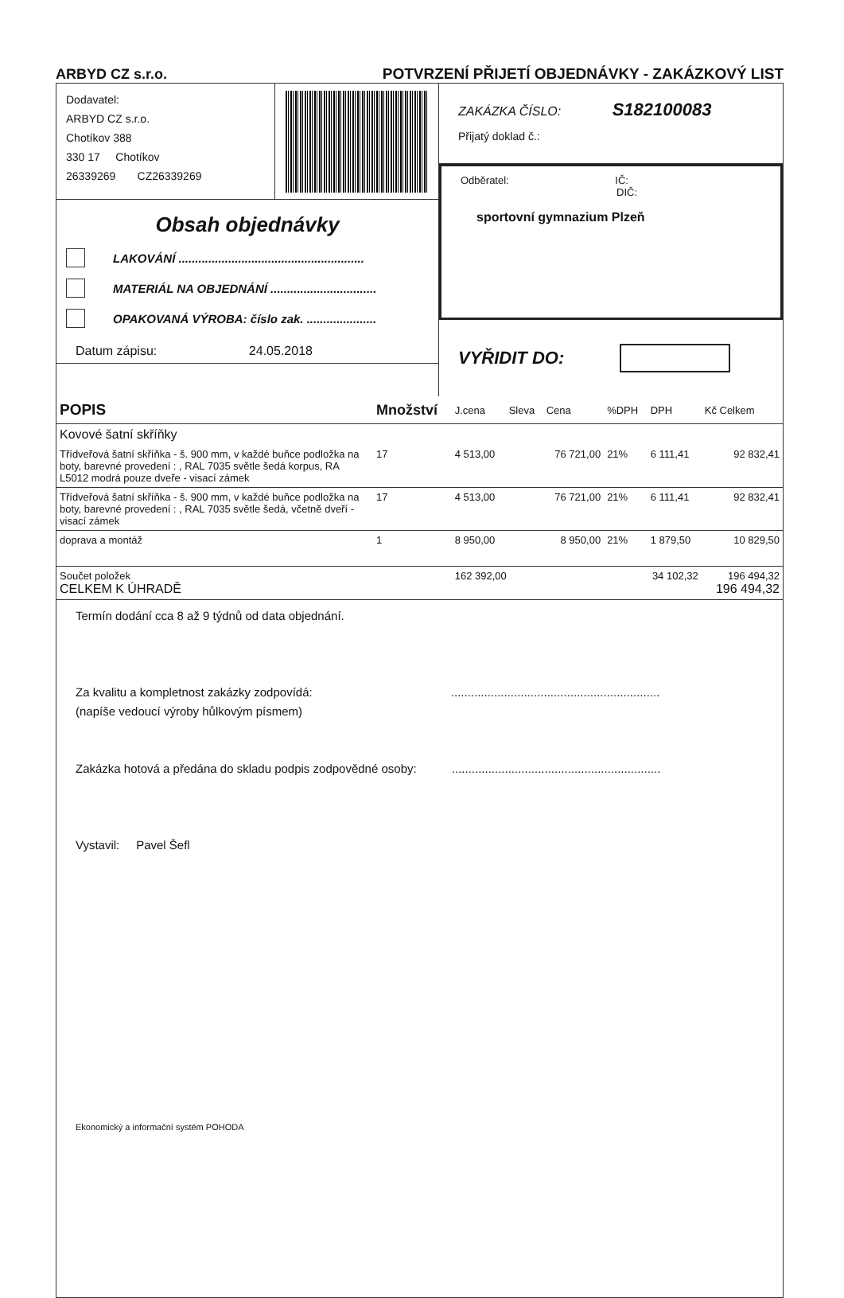ARBYD CZ s.r.o.
POTVRZENÍ PŘIJETÍ OBJEDNÁVKY - ZAKÁZKOVÝ LIST
Dodavatel:
ARBYD CZ s.r.o.
Chotíkov 388
330 17 Chotíkov
26339269 CZ26339269
Obsah objednávky
LAKOVÁNÍ ........................................................
MATERIÁL NA OBJEDNÁNÍ ................................
OPAKOVANÁ VÝROBA: číslo zak. .....................
Datum zápisu: 24.05.2018
ZAKÁZKA ČÍSLO: S182100083
Přijatý doklad č.:
Odběratel: IČ:
DIČ:
sportovní gymnazium Plzeň
VYŘIDIT DO:
| POPIS | Množství | J.cena | Sleva | Cena | %DPH | DPH | Kč Celkem |
| --- | --- | --- | --- | --- | --- | --- | --- |
| Kovové šatní skříňky | | | | | | | |
| Třídveřová šatní skříňka - š. 900 mm, v každé buňce podložka na boty, barevné provedení : , RAL 7035 světle šedá korpus, RA L5012 modrá pouze dveře - visací zámek | 17 | 4 513,00 | | 76 721,00 | 21% | 6 111,41 | 92 832,41 |
| Třídveřová šatní skříňka - š. 900 mm, v každé buňce podložka na boty, barevné provedení : , RAL 7035 světle šedá, včetně dveří - visací zámek | 17 | 4 513,00 | | 76 721,00 | 21% | 6 111,41 | 92 832,41 |
| doprava a montáž | 1 | 8 950,00 | | 8 950,00 | 21% | 1 879,50 | 10 829,50 |
| Součet položek CELKEM K ÚHRADĚ | | 162 392,00 | | | 34 102,32 | | 196 494,32 196 494,32 |
Termín dodání cca 8 až 9 týdnů od data objednání.
Za kvalitu a kompletnost zakázky zodpovídá: ...............................................................
(napíše vedoucí výroby hůlkovým písmem)
Zakázka hotová a předána do skladu podpis zodpovědné osoby: ...............................................................
Vystavil: Pavel Šefl
Ekonomický a informační systém POHODA